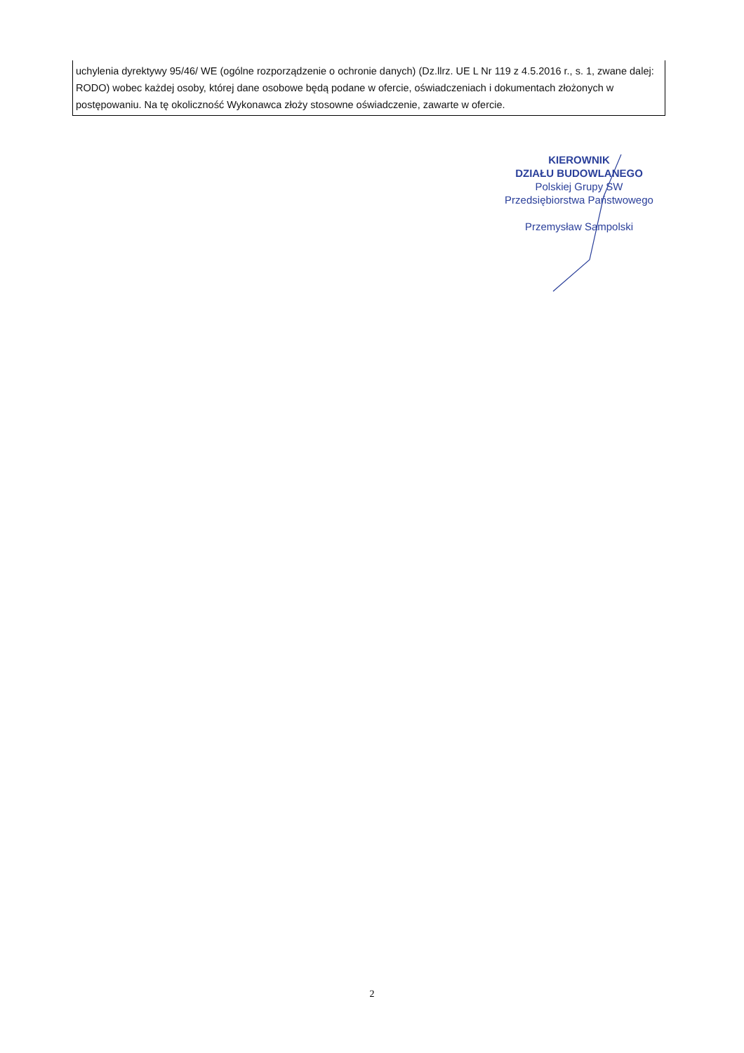uchylenia dyrektywy 95/46/ WE (ogólne rozporządzenie o ochronie danych) (Dz.llrz. UE L Nr 119 z 4.5.2016 r., s. 1, zwane dalej: RODO) wobec każdej osoby, której dane osobowe będą podane w ofercie, oświadczeniach i dokumentach złożonych w postępowaniu. Na tę okoliczność Wykonawca złoży stosowne oświadczenie, zawarte w ofercie.
KIEROWNIK
DZIAŁU BUDOWLANEGO
Polskiej Grupy SW
Przedsiębiorstwa Państwowego
Przemysław Sampolski
2